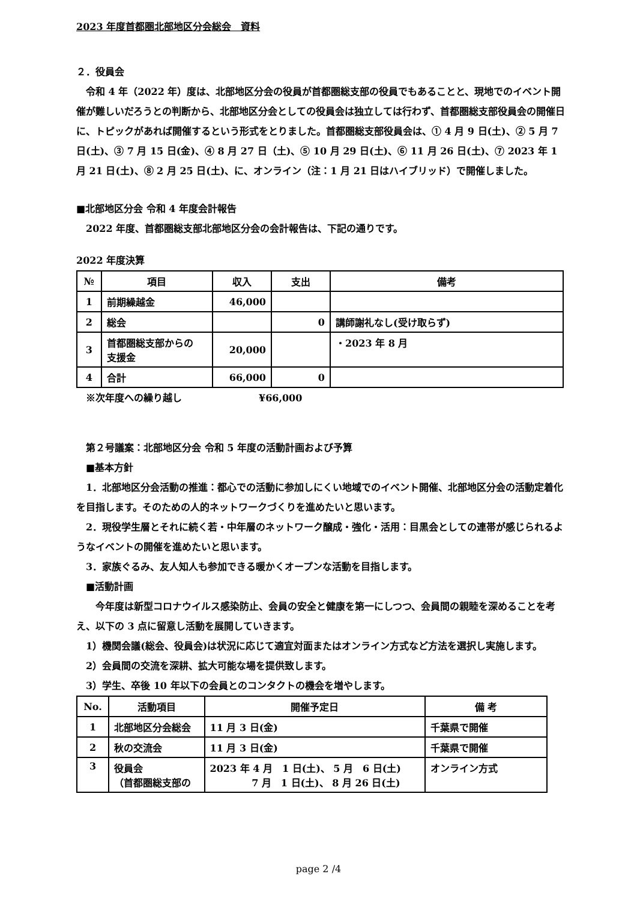2023 年度首都圏北部地区分会総会　資料
２．役員会
　令和 4 年（2022 年）度は、北部地区分会の役員が首都圏総支部の役員でもあることと、現地でのイベント開催が難しいだろうとの判断から、北部地区分会としての役員会は独立しては行わず、首都圏総支部役員会の開催日に、トピックがあれば開催するという形式をとりました。首都圏総支部役員会は、① 4 月 9 日(土)、② 5 月 7 日(土)、③ 7 月 15 日(金)、④ 8 月 27 日（土)、⑤ 10 月 29 日(土)、⑥ 11 月 26 日(土)、⑦ 2023 年 1 月 21 日(土)、⑧ 2 月 25 日(土)、に、オンライン（注：1 月 21 日はハイブリッド）で開催しました。
■北部地区分会 令和 4 年度会計報告
　2022 年度、首都圏総支部北部地区分会の会計報告は、下記の通りです。
2022 年度決算
| № | 項目 | 収入 | 支出 | 備考 |
| --- | --- | --- | --- | --- |
| 1 | 前期繰越金 | 46,000 | | |
| 2 | 総会 | | 0 | 講師謝礼なし(受け取らず) |
| 3 | 首都圏総支部からの 支援金 | 20,000 | | ・2023 年 8 月 |
| 4 | 合計 | 66,000 | 0 | |
　※次年度への繰り越し　　　　　　　　¥66,000
　第２号議案：北部地区分会 令和 5 年度の活動計画および予算
　■基本方針
　1．北部地区分会活動の推進：都心での活動に参加しにくい地域でのイベント開催、北部地区分会の活動定着化を目指します。そのための人的ネットワークづくりを進めたいと思います。
　2．現役学生層とそれに続く若・中年層のネットワーク醸成・強化・活用：目黒会としての連帯が感じられるようなイベントの開催を進めたいと思います。
　3．家族ぐるみ、友人知人も参加できる暖かくオープンな活動を目指します。
　■活動計画
　　今年度は新型コロナウイルス感染防止、会員の安全と健康を第一にしつつ、会員間の親睦を深めることを考え、以下の 3 点に留意し活動を展開していきます。
　1）機関会議(総会、役員会)は状況に応じて適宜対面またはオンライン方式など方法を選択し実施します。
　2）会員間の交流を深耕、拡大可能な場を提供致します。
　3）学生、卒後 10 年以下の会員とのコンタクトの機会を増やします。
| No. | 活動項目 | 開催予定日 | 備 考 |
| --- | --- | --- | --- |
| 1 | 北部地区分会総会 | 11 月 3 日(金) | 千葉県で開催 |
| 2 | 秋の交流会 | 11 月 3 日(金) | 千葉県で開催 |
| 3 | 役員会 （首都圏総支部の | 2023 年 4 月 1 日(土)、 5 月 6 日(土) 7 月 1 日(土)、 8 月 26 日(土) | オンライン方式 |
page 2 /4